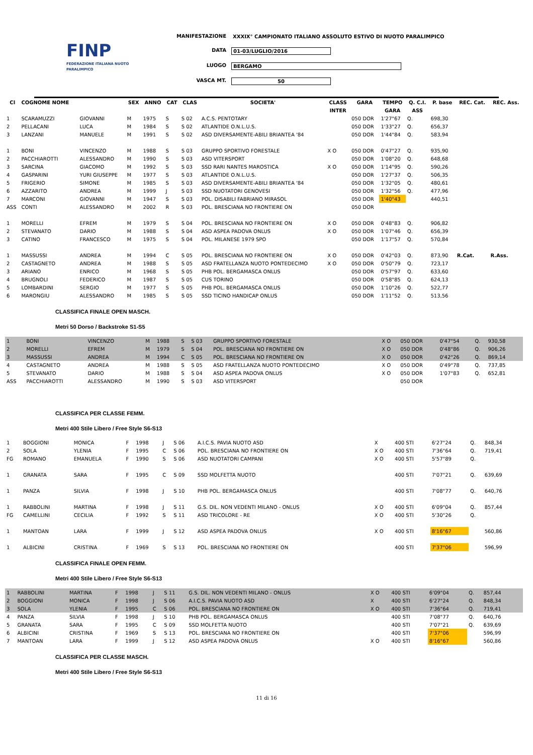FINP
FEDERAZIONE ITALIANA NUOTO PARALIMPICO
MANIFESTAZIONE XXXIX° CAMPIONATO ITALIANO ASSOLUTO ESTIVO DI NUOTO PARALIMPICO
DATA 01-03/LUGLIO/2016
LUOGO BERGAMO
VASCA MT. 50
| Cl | COGNOME NOME | | SEX | ANNO | CAT | CLAS | SOCIETA' | CLASS | GARA | TEMPO | Q. C.I. | P. base | REC. Cat. | REC. Ass. |
| --- | --- | --- | --- | --- | --- | --- | --- | --- | --- | --- | --- | --- | --- | --- |
| | | | | | | | | INTER | | GARA | ASS | | | |
| 1 | SCARAMUZZI | GIOVANNI | M | 1975 | S | S 02 | A.C.S. PENTOTARY | | 050 DOR | 1'27"67 | Q. | 698,30 | | |
| 2 | PELLACANI | LUCA | M | 1984 | S | S 02 | ATLANTIDE O.N.L.U.S. | | 050 DOR | 1'33"27 | Q. | 656,37 | | |
| 3 | LANZANI | MANUELE | M | 1991 | S | S 02 | ASD DIVERSAMENTE-ABILI BRIANTEA '84 | | 050 DOR | 1'44"84 | Q. | 583,94 | | |
| 1 | BONI | VINCENZO | M | 1988 | S | S 03 | GRUPPO SPORTIVO FORESTALE | X O | 050 DOR | 0'47"27 | Q. | 935,90 | | |
| 2 | PACCHIAROTTI | ALESSANDRO | M | 1990 | S | S 03 | ASD VITERSPORT | | 050 DOR | 1'08"20 | Q. | 648,68 | | |
| 3 | SARCINA | GIACOMO | M | 1992 | S | S 03 | SSD RARI NANTES MAROSTICA | X O | 050 DOR | 1'14"95 | Q. | 590,26 | | |
| 4 | GASPARINI | YURI GIUSEPPE | M | 1977 | S | S 03 | ATLANTIDE O.N.L.U.S. | | 050 DOR | 1'27"37 | Q. | 506,35 | | |
| 5 | FRIGERIO | SIMONE | M | 1985 | S | S 03 | ASD DIVERSAMENTE-ABILI BRIANTEA '84 | | 050 DOR | 1'32"05 | Q. | 480,61 | | |
| 6 | AZZARITO | ANDREA | M | 1999 | J | S 03 | SSD NUOTATORI GENOVESI | | 050 DOR | 1'32"56 | Q. | 477,96 | | |
| 7 | MARCONI | GIOVANNI | M | 1947 | S | S 03 | POL. DISABILI FABRIANO MIRASOL | | 050 DOR | 1'40"43 | | 440,51 | | |
| ASS | CONTI | ALESSANDRO | M | 2002 | R | S 03 | POL. BRESCIANA NO FRONTIERE ON | | 050 DOR | | | | | |
| 1 | MORELLI | EFREM | M | 1979 | S | S 04 | POL. BRESCIANA NO FRONTIERE ON | X O | 050 DOR | 0'48"83 | Q. | 906,82 | | |
| 2 | STEVANATO | DARIO | M | 1988 | S | S 04 | ASD ASPEA PADOVA ONLUS | X O | 050 DOR | 1'07"46 | Q. | 656,39 | | |
| 3 | CATINO | FRANCESCO | M | 1975 | S | S 04 | POL. MILANESE 1979 SPO | | 050 DOR | 1'17"57 | Q. | 570,84 | | |
| 1 | MASSUSSI | ANDREA | M | 1994 | C | S 05 | POL. BRESCIANA NO FRONTIERE ON | X O | 050 DOR | 0'42"03 | Q. | 873,90 | R.Cat. | R.Ass. |
| 2 | CASTAGNETO | ANDREA | M | 1988 | S | S 05 | ASD FRATELLANZA NUOTO PONTEDECIMO | X O | 050 DOR | 0'50"79 | Q. | 723,17 | | |
| 3 | ARIANO | ENRICO | M | 1968 | S | S 05 | PHB POL. BERGAMASCA ONLUS | | 050 DOR | 0'57"97 | Q. | 633,60 | | |
| 4 | BRUGNOLI | FEDERICO | M | 1987 | S | S 05 | CUS TORINO | | 050 DOR | 0'58"85 | Q. | 624,13 | | |
| 5 | LOMBARDINI | SERGIO | M | 1977 | S | S 05 | PHB POL. BERGAMASCA ONLUS | | 050 DOR | 1'10"26 | Q. | 522,77 | | |
| 6 | MARONGIU | ALESSANDRO | M | 1985 | S | S 05 | SSD TICINO HANDICAP ONLUS | | 050 DOR | 1'11"52 | Q. | 513,56 | | |
CLASSIFICA FINALE OPEN MASCH.
Metri 50 Dorso / Backstroke S1-S5
| 1 | BONI | VINCENZO | M | 1988 | S | S 03 | GRUPPO SPORTIVO FORESTALE | X O | 050 DOR | 0'47"54 | Q. | 930,58 | |
| 2 | MORELLI | EFREM | M | 1979 | S | S 04 | POL. BRESCIANA NO FRONTIERE ON | X O | 050 DOR | 0'48"86 | Q. | 906,26 | |
| 3 | MASSUSSI | ANDREA | M | 1994 | C | S 05 | POL. BRESCIANA NO FRONTIERE ON | X O | 050 DOR | 0'42"26 | Q. | 869,14 | |
| 4 | CASTAGNETO | ANDREA | M | 1988 | S | S 05 | ASD FRATELLANZA NUOTO PONTEDECIMO | X O | 050 DOR | 0'49"78 | Q. | 737,85 | |
| 5 | STEVANATO | DARIO | M | 1988 | S | S 04 | ASD ASPEA PADOVA ONLUS | X O | 050 DOR | 1'07"83 | Q. | 652,81 | |
| ASS | PACCHIAROTTI | ALESSANDRO | M | 1990 | S | S 03 | ASD VITERSPORT | | 050 DOR | | | | |
CLASSIFICA PER CLASSE FEMM.
Metri 400 Stile Libero / Free Style S6-S13
| 1 | BOGGIONI | MONICA | F | 1998 | J | S 06 | A.I.C.S. PAVIA NUOTO ASD | X | 400 STI | 6'27"24 | Q. | 848,34 | |
| 2 | SOLA | YLENIA | F | 1995 | C | S 06 | POL. BRESCIANA NO FRONTIERE ON | X O | 400 STI | 7'36"64 | Q. | 719,41 | |
| FG | ROMANO | EMANUELA | F | 1990 | S | S 06 | ASD NUOTATORI CAMPANI | X O | 400 STI | 5'57"89 | Q. | | |
| 1 | GRANATA | SARA | F | 1995 | C | S 09 | SSD MOLFETTA NUOTO | | 400 STI | 7'07"21 | Q. | 639,69 | |
| 1 | PANZA | SILVIA | F | 1998 | J | S 10 | PHB POL. BERGAMASCA ONLUS | | 400 STI | 7'08"77 | Q. | 640,76 | |
| 1 | RABBOLINI | MARTINA | F | 1998 | J | S 11 | G.S. DIL. NON VEDENTI MILANO - ONLUS | X O | 400 STI | 6'09"04 | Q. | 857,44 | |
| FG | CAMELLINI | CECILIA | F | 1992 | S | S 11 | ASD TRICOLORE - RE | X O | 400 STI | 5'30"26 | Q. | | |
| 1 | MANTOAN | LARA | F | 1999 | J | S 12 | ASD ASPEA PADOVA ONLUS | X O | 400 STI | 8'16"67 | | 560,86 | |
| 1 | ALBICINI | CRISTINA | F | 1969 | S | S 13 | POL. BRESCIANA NO FRONTIERE ON | | 400 STI | 7'37"06 | | 596,99 | |
CLASSIFICA FINALE OPEN FEMM.
Metri 400 Stile Libero / Free Style S6-S13
| 1 | RABBOLINI | MARTINA | F | 1998 | J | S 11 | G.S. DIL. NON VEDENTI MILANO - ONLUS | X O | 400 STI | 6'09"04 | Q. | 857,44 | |
| 2 | BOGGIONI | MONICA | F | 1998 | J | S 06 | A.I.C.S. PAVIA NUOTO ASD | X | 400 STI | 6'27"24 | Q. | 848,34 | |
| 3 | SOLA | YLENIA | F | 1995 | C | S 06 | POL. BRESCIANA NO FRONTIERE ON | X O | 400 STI | 7'36"64 | Q. | 719,41 | |
| 4 | PANZA | SILVIA | F | 1998 | J | S 10 | PHB POL. BERGAMASCA ONLUS | | 400 STI | 7'08"77 | Q. | 640,76 | |
| 5 | GRANATA | SARA | F | 1995 | C | S 09 | SSD MOLFETTA NUOTO | | 400 STI | 7'07"21 | Q. | 639,69 | |
| 6 | ALBICINI | CRISTINA | F | 1969 | S | S 13 | POL. BRESCIANA NO FRONTIERE ON | | 400 STI | 7'37"06 | | 596,99 | |
| 7 | MANTOAN | LARA | F | 1999 | J | S 12 | ASD ASPEA PADOVA ONLUS | X O | 400 STI | 8'16"67 | | 560,86 | |
CLASSIFICA PER CLASSE MASCH.
Metri 400 Stile Libero / Free Style S6-S13
11 di 16